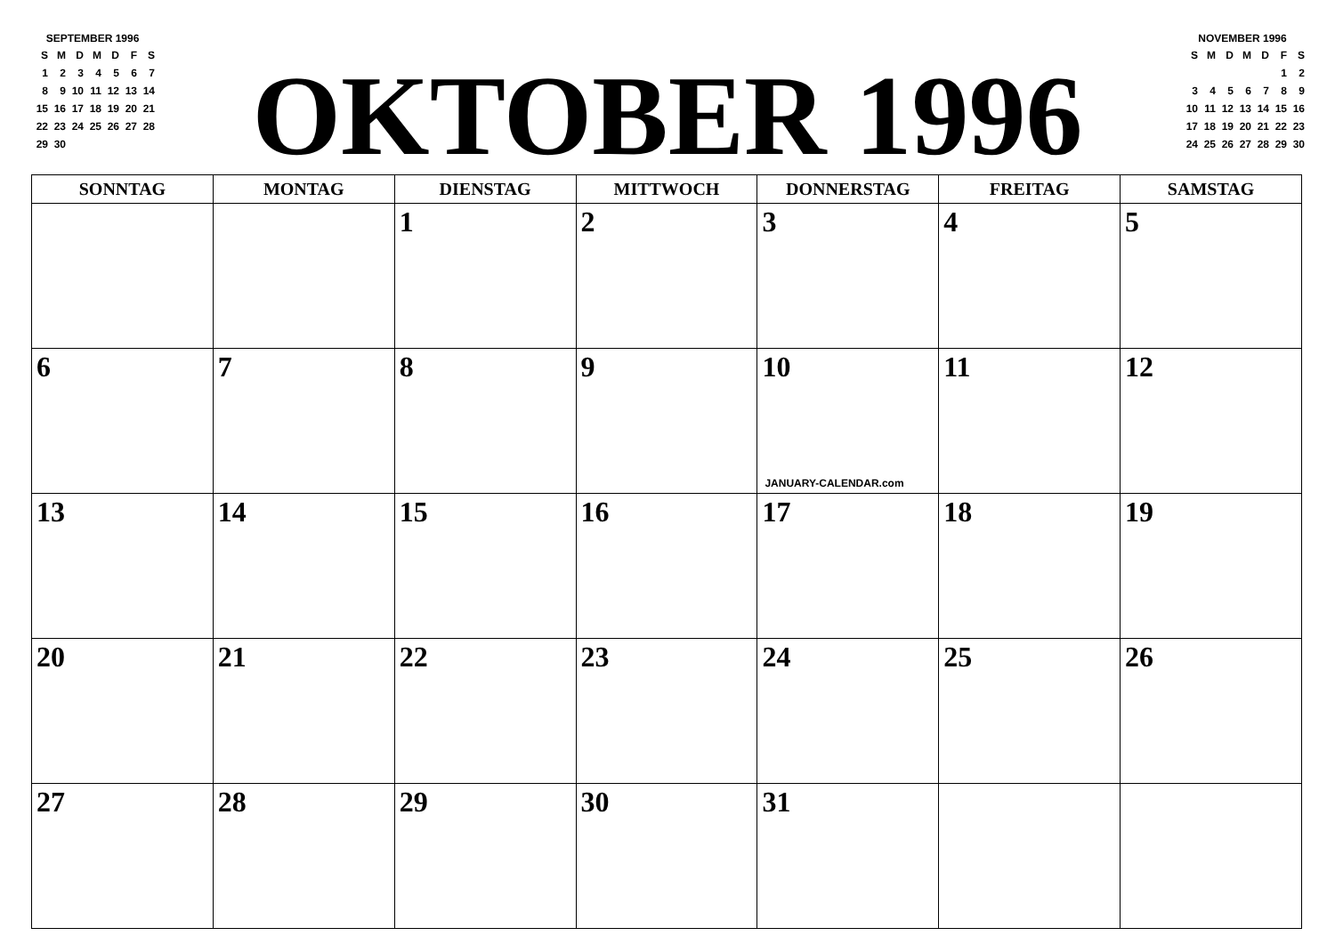SEPTEMBER 1996
| S | M | D | M | D | F | S |
| 1 | 2 | 3 | 4 | 5 | 6 | 7 |
| 8 | 9 | 10 | 11 | 12 | 13 | 14 |
| 15 | 16 | 17 | 18 | 19 | 20 | 21 |
| 22 | 23 | 24 | 25 | 26 | 27 | 28 |
| 29 | 30 | | | | | |
OKTOBER 1996
NOVEMBER 1996
| S | M | D | M | D | F | S |
| | | | | | 1 | 2 |
| 3 | 4 | 5 | 6 | 7 | 8 | 9 |
| 10 | 11 | 12 | 13 | 14 | 15 | 16 |
| 17 | 18 | 19 | 20 | 21 | 22 | 23 |
| 24 | 25 | 26 | 27 | 28 | 29 | 30 |
| SONNTAG | MONTAG | DIENSTAG | MITTWOCH | DONNERSTAG | FREITAG | SAMSTAG |
| --- | --- | --- | --- | --- | --- | --- |
| | | 1 | 2 | 3 | 4 | 5 |
| 6 | 7 | 8 | 9 | 10 JANUARY-CALENDAR.com | 11 | 12 |
| 13 | 14 | 15 | 16 | 17 | 18 | 19 |
| 20 | 21 | 22 | 23 | 24 | 25 | 26 |
| 27 | 28 | 29 | 30 | 31 | | |